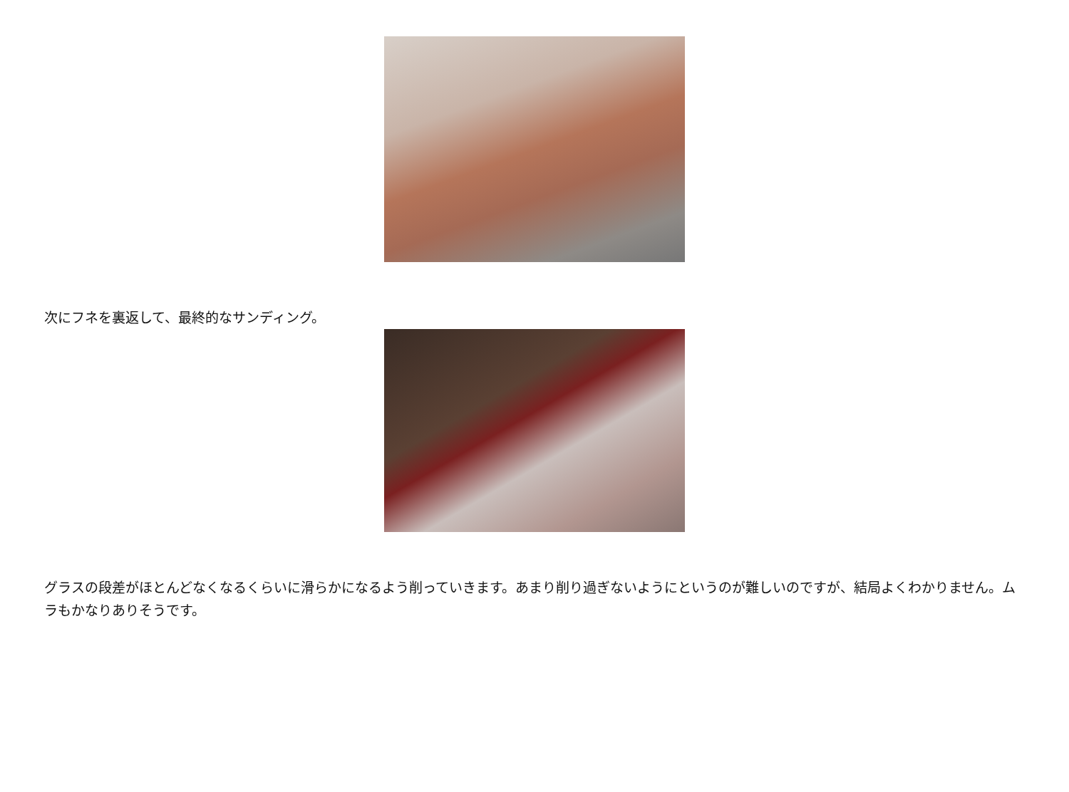次にフネを裏返して、最終的なサンディング。
グラスの段差がほとんどなくなるくらいに滑らかになるよう削っていきます。あまり削り過ぎないようにというのが難しいのですが、結局よくわかりません。ムラもかなりありそうです。